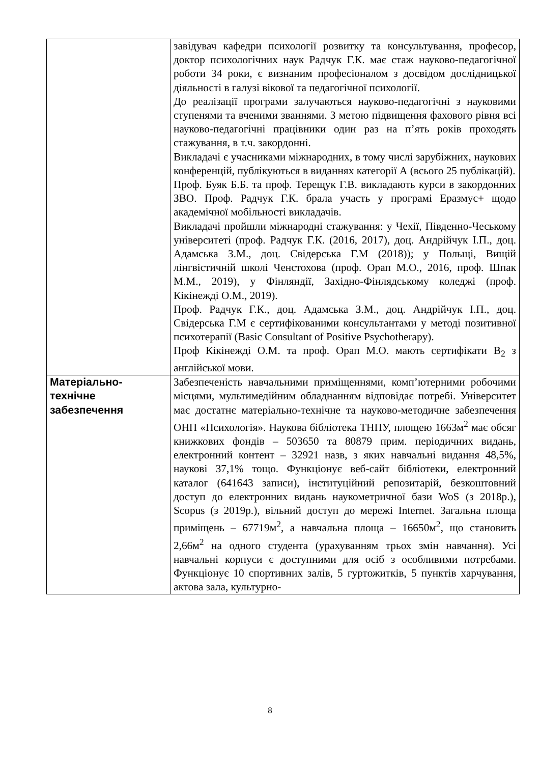| | завідувач кафедри психології розвитку та консультування, професор, доктор психологічних наук Радчук Г.К. має стаж науково-педагогічної роботи 34 роки, є визнаним професіоналом з досвідом дослідницької діяльності в галузі вікової та педагогічної психології. До реалізації програми залучаються науково-педагогічні з науковими ступенями та вченими званнями. З метою підвищення фахового рівня всі науково-педагогічні працівники один раз на п’ять років проходять стажування, в т.ч. закордонні. Викладачі є учасниками міжнародних, в тому числі зарубіжних, наукових конференцій, публікуються в виданнях категорії А (всього 25 публікацій). Проф. Буяк Б.Б. та проф. Терещук Г.В. викладають курси в закордонних ЗВО. Проф. Радчук Г.К. брала участь у програмі Еразмус+ щодо академічної мобільності викладачів. Викладачі пройшли міжнародні стажування: у Чехії, Південно-Чеському університеті (проф. Радчук Г.К. (2016, 2017), доц. Андрійчук І.П., доц. Адамська З.М., доц. Свідерська Г.М (2018)); у Польщі, Вищій лінгвістичній школі Ченстохова (проф. Орап М.О., 2016, проф. Шпак М.М., 2019), у Фінляндії, Західно-Фінлядському коледжі (проф. Кікінежді О.М., 2019). Проф. Радчук Г.К., доц. Адамська З.М., доц. Андрійчук І.П., доц. Свідерська Г.М є сертифікованими консультантами у методі позитивної психотерапії (Basic Consultant of Positive Psychotherapy). Проф Кікінежді О.М. та проф. Орап М.О. мають сертифікати В<sub>2</sub> з англійської мови. |
| Матеріально- технічне забезпечення | Забезпеченість навчальними приміщеннями, комп’ютерними робочими місцями, мультимедійним обладнанням відповідає потребі. Університет має достатнє матеріально-технічне та науково-методичне забезпечення ОНП «Психологія». Наукова бібліотека ТНПУ, площею 1663м<sup>2</sup> має обсяг книжкових фондів – 503650 та 80879 прим. періодичних видань, електронний контент – 32921 назв, з яких навчальні видання 48,5%, наукові 37,1% тощо. Функціонує веб-сайт бібліотеки, електронний каталог (641643 записи), інституційний репозитарій, безкоштовний доступ до електронних видань наукометричної бази WoS (з 2018р.), Scopus (з 2019р.), вільний доступ до мережі Internet. Загальна площа приміщень – 67719м<sup>2</sup>, а навчальна площа – 16650м<sup>2</sup>, що становить 2,66м<sup>2</sup> на одного студента (урахуванням трьох змін навчання). Усі навчальні корпуси є доступними для осіб з особливими потребами. Функціонує 10 спортивних залів, 5 гуртожитків, 5 пунктів харчування, актова зала, культурно- |
8